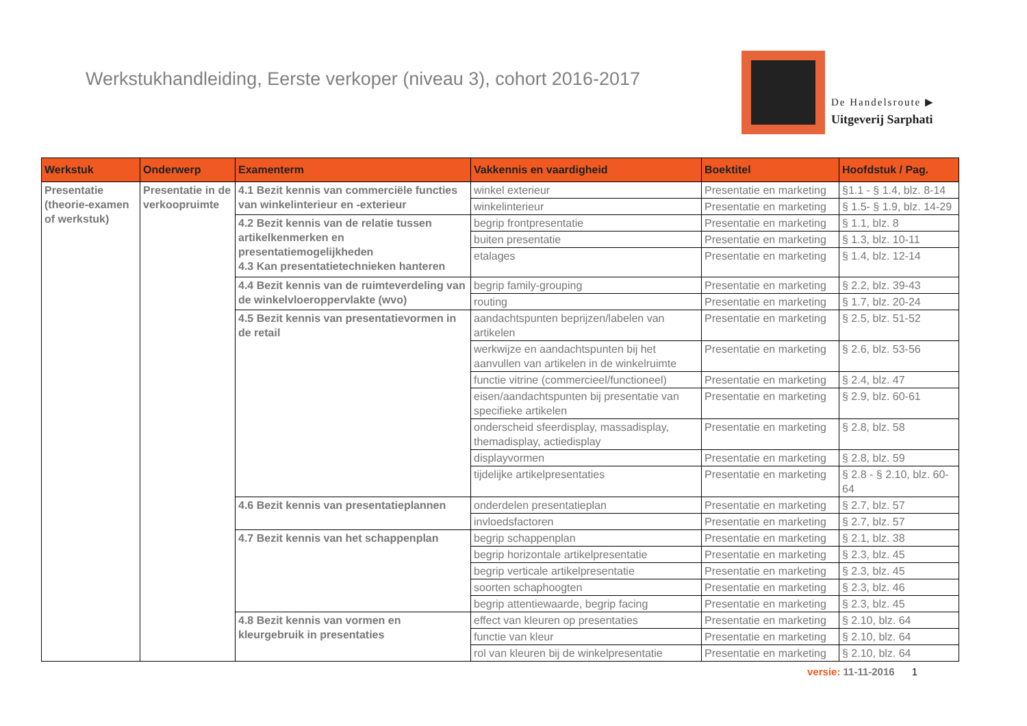Werkstukhandleiding, Eerste verkoper (niveau 3), cohort 2016-2017
De Handelsroute ▶
Uitgeverij Sarphati
| Werkstuk | Onderwerp | Examenterm | Vakkennis en vaardigheid | Boektitel | Hoofdstuk / Pag. |
| --- | --- | --- | --- | --- | --- |
| Presentatie (theorie-examen of werkstuk) | Presentatie in de verkoopruimte | 4.1 Bezit kennis van commerciële functies van winkelinterieur en -exterieur | winkel exterieur | Presentatie en marketing | §1.1 - § 1.4, blz. 8-14 |
| | | | winkelinterieur | Presentatie en marketing | § 1.5- § 1.9, blz. 14-29 |
| | | 4.2 Bezit kennis van de relatie tussen artikelkenmerken en presentatiemogelijkheden 4.3 Kan presentatietechnieken hanteren | begrip frontpresentatie | Presentatie en marketing | § 1.1, blz. 8 |
| | | | buiten presentatie | Presentatie en marketing | § 1.3, blz. 10-11 |
| | | | etalages | Presentatie en marketing | § 1.4, blz. 12-14 |
| | | 4.4 Bezit kennis van de ruimteverdeling van de winkelvloeroppervlakte (wvo) | begrip family-grouping | Presentatie en marketing | § 2.2, blz. 39-43 |
| | | | routing | Presentatie en marketing | § 1.7, blz. 20-24 |
| | | 4.5 Bezit kennis van presentatievormen in de retail | aandachtspunten beprijzen/labelen van artikelen | Presentatie en marketing | § 2.5, blz. 51-52 |
| | | | werkwijze en aandachtspunten bij het aanvullen van artikelen in de winkelruimte | Presentatie en marketing | § 2.6, blz. 53-56 |
| | | | functie vitrine (commercieel/functioneel) | Presentatie en marketing | § 2.4, blz. 47 |
| | | | eisen/aandachtspunten bij presentatie van specifieke artikelen | Presentatie en marketing | § 2.9, blz. 60-61 |
| | | | onderscheid sfeerdisplay, massadisplay, themadisplay, actiedisplay | Presentatie en marketing | § 2.8, blz. 58 |
| | | | displayvormen | Presentatie en marketing | § 2.8, blz. 59 |
| | | | tijdelijke artikelpresentaties | Presentatie en marketing | § 2.8 - § 2.10, blz. 60-64 |
| | | 4.6 Bezit kennis van presentatieplannen | onderdelen presentatieplan | Presentatie en marketing | § 2.7, blz. 57 |
| | | | invloedsfactoren | Presentatie en marketing | § 2.7, blz. 57 |
| | | 4.7 Bezit kennis van het schappenplan | begrip schappenplan | Presentatie en marketing | § 2.1, blz. 38 |
| | | | begrip horizontale artikelpresentatie | Presentatie en marketing | § 2.3, blz. 45 |
| | | | begrip verticale artikelpresentatie | Presentatie en marketing | § 2.3, blz. 45 |
| | | | soorten schaphoogten | Presentatie en marketing | § 2.3, blz. 46 |
| | | | begrip attentiewaarde, begrip facing | Presentatie en marketing | § 2.3, blz. 45 |
| | | 4.8 Bezit kennis van vormen en kleurgebruik in presentaties | effect van kleuren op presentaties | Presentatie en marketing | § 2.10, blz. 64 |
| | | | functie van kleur | Presentatie en marketing | § 2.10, blz. 64 |
| | | | rol van kleuren bij de winkelpresentatie | Presentatie en marketing | § 2.10, blz. 64 |
versie: 11-11-2016 1